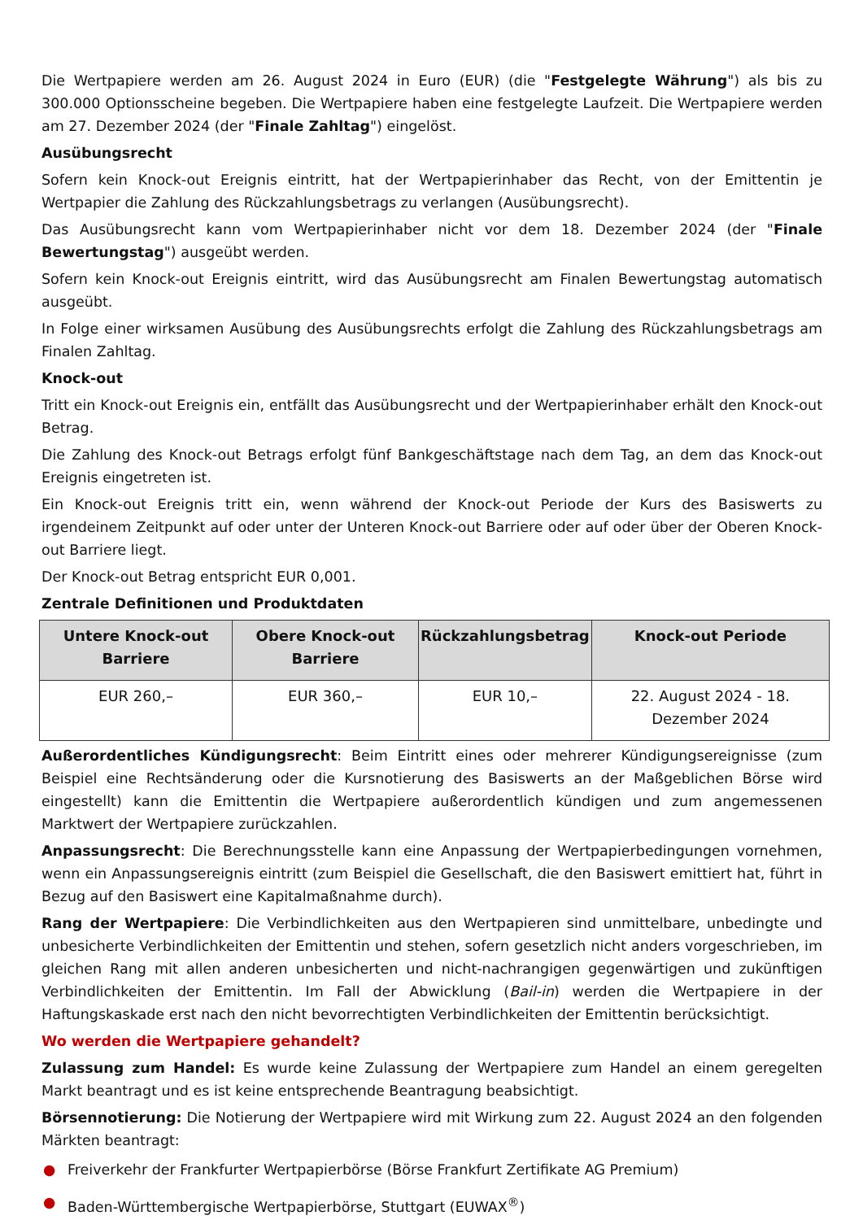Die Wertpapiere werden am 26. August 2024 in Euro (EUR) (die "Festgelegte Währung") als bis zu 300.000 Optionsscheine begeben. Die Wertpapiere haben eine festgelegte Laufzeit. Die Wertpapiere werden am 27. Dezember 2024 (der "Finale Zahltag") eingelöst.
Ausübungsrecht
Sofern kein Knock-out Ereignis eintritt, hat der Wertpapierinhaber das Recht, von der Emittentin je Wertpapier die Zahlung des Rückzahlungsbetrags zu verlangen (Ausübungsrecht).
Das Ausübungsrecht kann vom Wertpapierinhaber nicht vor dem 18. Dezember 2024 (der "Finale Bewertungstag") ausgeübt werden.
Sofern kein Knock-out Ereignis eintritt, wird das Ausübungsrecht am Finalen Bewertungstag automatisch ausgeübt.
In Folge einer wirksamen Ausübung des Ausübungsrechts erfolgt die Zahlung des Rückzahlungsbetrags am Finalen Zahltag.
Knock-out
Tritt ein Knock-out Ereignis ein, entfällt das Ausübungsrecht und der Wertpapierinhaber erhält den Knock-out Betrag.
Die Zahlung des Knock-out Betrags erfolgt fünf Bankgeschäftstage nach dem Tag, an dem das Knock-out Ereignis eingetreten ist.
Ein Knock-out Ereignis tritt ein, wenn während der Knock-out Periode der Kurs des Basiswerts zu irgendeinem Zeitpunkt auf oder unter der Unteren Knock-out Barriere oder auf oder über der Oberen Knock-out Barriere liegt.
Der Knock-out Betrag entspricht EUR 0,001.
Zentrale Definitionen und Produktdaten
| Untere Knock-out Barriere | Obere Knock-out Barriere | Rückzahlungsbetrag | Knock-out Periode |
| --- | --- | --- | --- |
| EUR 260,– | EUR 360,– | EUR 10,– | 22. August 2024 - 18. Dezember 2024 |
Außerordentliches Kündigungsrecht: Beim Eintritt eines oder mehrerer Kündigungsereignisse (zum Beispiel eine Rechtsänderung oder die Kursnotierung des Basiswerts an der Maßgeblichen Börse wird eingestellt) kann die Emittentin die Wertpapiere außerordentlich kündigen und zum angemessenen Marktwert der Wertpapiere zurückzahlen.
Anpassungsrecht: Die Berechnungsstelle kann eine Anpassung der Wertpapierbedingungen vornehmen, wenn ein Anpassungsereignis eintritt (zum Beispiel die Gesellschaft, die den Basiswert emittiert hat, führt in Bezug auf den Basiswert eine Kapitalmaßnahme durch).
Rang der Wertpapiere: Die Verbindlichkeiten aus den Wertpapieren sind unmittelbare, unbedingte und unbesicherte Verbindlichkeiten der Emittentin und stehen, sofern gesetzlich nicht anders vorgeschrieben, im gleichen Rang mit allen anderen unbesicherten und nicht-nachrangigen gegenwärtigen und zukünftigen Verbindlichkeiten der Emittentin. Im Fall der Abwicklung (Bail-in) werden die Wertpapiere in der Haftungskaskade erst nach den nicht bevorrechtigten Verbindlichkeiten der Emittentin berücksichtigt.
Wo werden die Wertpapiere gehandelt?
Zulassung zum Handel: Es wurde keine Zulassung der Wertpapiere zum Handel an einem geregelten Markt beantragt und es ist keine entsprechende Beantragung beabsichtigt.
Börsennotierung: Die Notierung der Wertpapiere wird mit Wirkung zum 22. August 2024 an den folgenden Märkten beantragt:
● Freiverkehr der Frankfurter Wertpapierbörse (Börse Frankfurt Zertifikate AG Premium)
● Baden-Württembergische Wertpapierbörse, Stuttgart (EUWAX<sup>®</sup>)